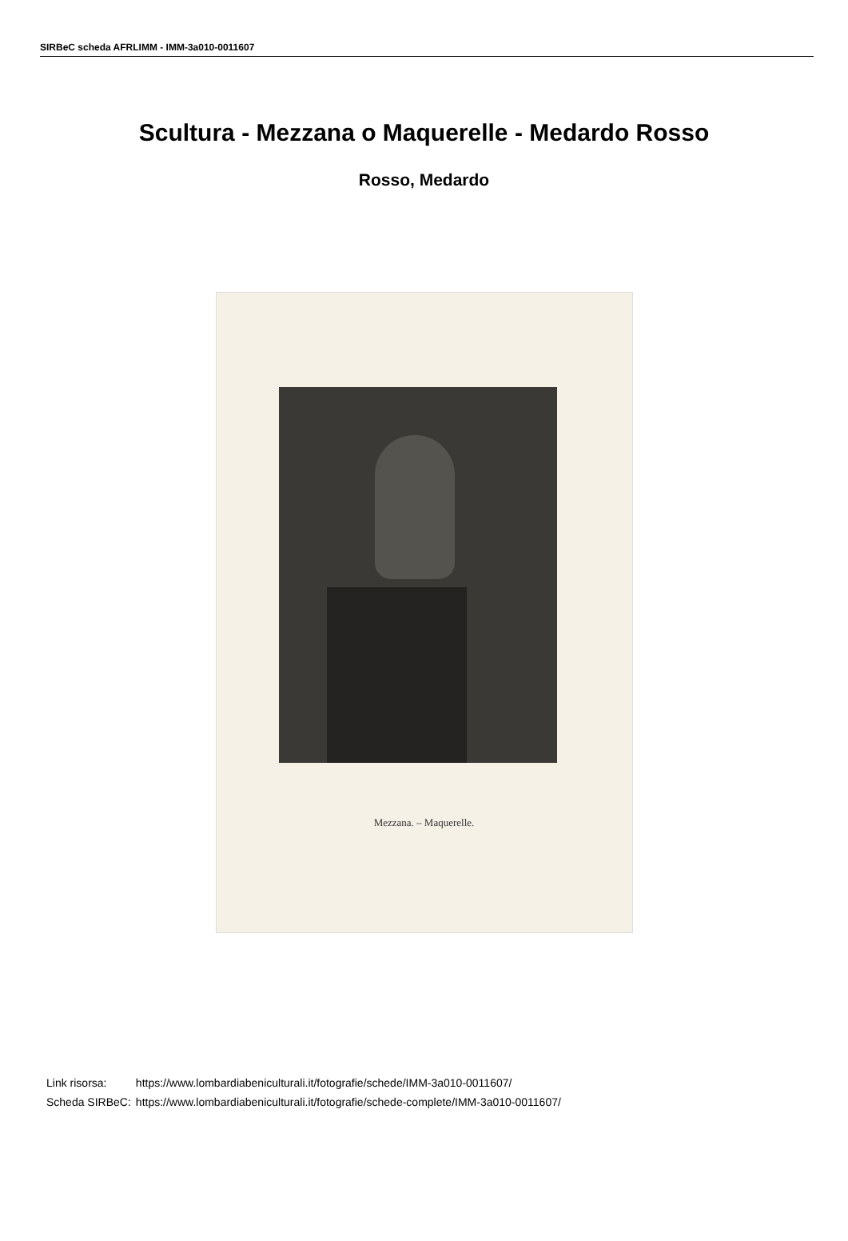SIRBeC scheda AFRLIMM - IMM-3a010-0011607
Scultura - Mezzana o Maquerelle - Medardo Rosso
Rosso, Medardo
Mezzana. – Maquerelle.
| Link risorsa: | https://www.lombardiabeniculturali.it/fotografie/schede/IMM-3a010-0011607/ |
| Scheda SIRBeC: | https://www.lombardiabeniculturali.it/fotografie/schede-complete/IMM-3a010-0011607/ |